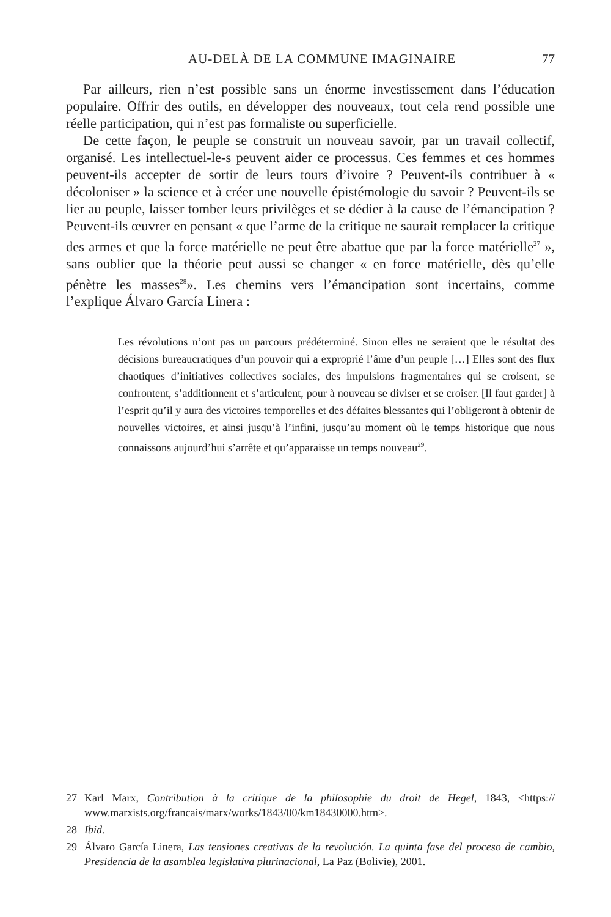AU-DELÀ DE LA COMMUNE IMAGINAIRE 77
Par ailleurs, rien n’est possible sans un énorme investissement dans l’éducation populaire. Offrir des outils, en développer des nouveaux, tout cela rend possible une réelle participation, qui n’est pas formaliste ou superficielle.
De cette façon, le peuple se construit un nouveau savoir, par un travail collectif, organisé. Les intellectuel-le-s peuvent aider ce processus. Ces femmes et ces hommes peuvent-ils accepter de sortir de leurs tours d’ivoire ? Peuvent-ils contribuer à « décoloniser » la science et à créer une nouvelle épistémologie du savoir ? Peuvent-ils se lier au peuple, laisser tomber leurs privilèges et se dédier à la cause de l’émancipation ? Peuvent-ils œuvrer en pensant « que l’arme de la critique ne saurait remplacer la critique des armes et que la force matérielle ne peut être abattue que par la force matérielle<sup>27</sup> », sans oublier que la théorie peut aussi se changer « en force matérielle, dès qu’elle pénètre les masses<sup>28</sup>». Les chemins vers l’émancipation sont incertains, comme l’explique Álvaro García Linera :
Les révolutions n’ont pas un parcours prédéterminé. Sinon elles ne seraient que le résultat des décisions bureaucratiques d’un pouvoir qui a exproprié l’âme d’un peuple […] Elles sont des flux chaotiques d’initiatives collectives sociales, des impulsions fragmentaires qui se croisent, se confrontent, s’additionnent et s’articulent, pour à nouveau se diviser et se croiser. [Il faut garder] à l’esprit qu’il y aura des victoires temporelles et des défaites blessantes qui l’obligeront à obtenir de nouvelles victoires, et ainsi jusqu’à l’infini, jusqu’au moment où le temps historique que nous connaissons aujourd’hui s’arrête et qu’apparaisse un temps nouveau<sup>29</sup>.
27 Karl Marx, Contribution à la critique de la philosophie du droit de Hegel, 1843, <https:// www.marxists.org/francais/marx/works/1843/00/km18430000.htm>.
28 Ibid.
29 Álvaro García Linera, Las tensiones creativas de la revolución. La quinta fase del proceso de cambio, Presidencia de la asamblea legislativa plurinacional, La Paz (Bolivie), 2001.